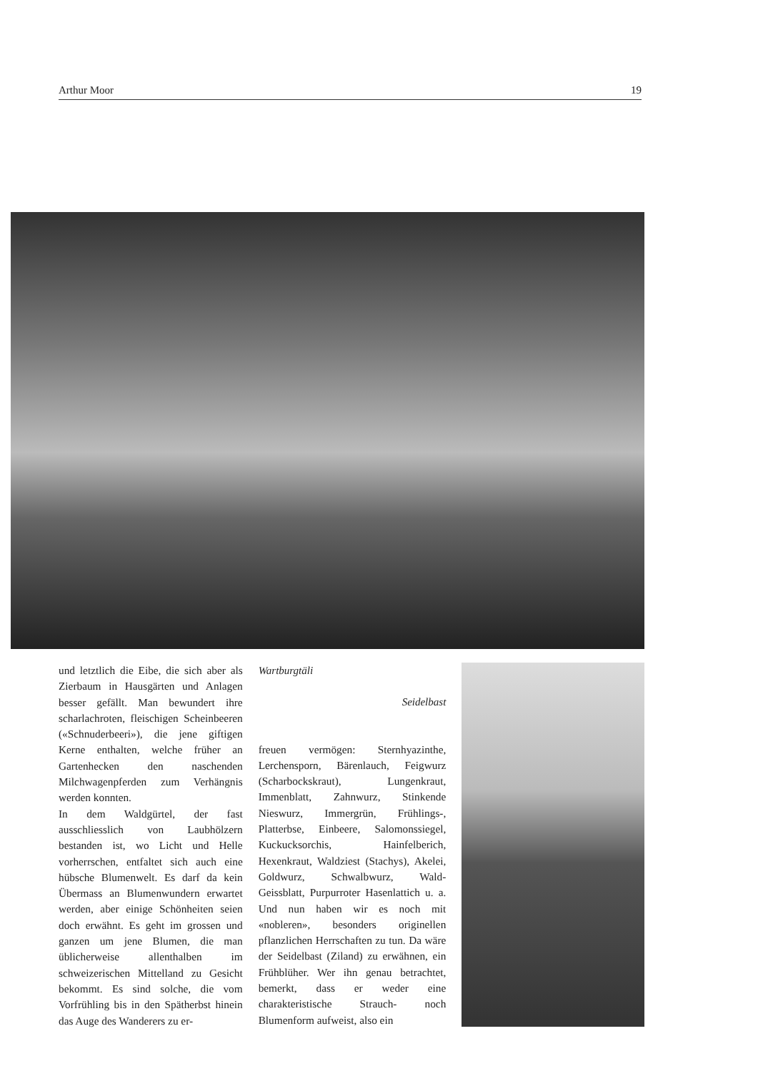Arthur Moor 19
und letztlich die Eibe, die sich aber als Zierbaum in Hausgärten und Anlagen besser gefällt. Man bewundert ihre scharlachroten, fleischigen Scheinbeeren («Schnuderbeeri»), die jene giftigen Kerne enthalten, welche früher an Gartenhecken den naschenden Milchwagenpferden zum Verhängnis werden konnten.
In dem Waldgürtel, der fast ausschliesslich von Laubhölzern bestanden ist, wo Licht und Helle vorherrschen, entfaltet sich auch eine hübsche Blumenwelt. Es darf da kein Übermass an Blumenwundern erwartet werden, aber einige Schönheiten seien doch erwähnt. Es geht im grossen und ganzen um jene Blumen, die man üblicherweise allenthalben im schweizerischen Mittelland zu Gesicht bekommt. Es sind solche, die vom Vorfrühling bis in den Spätherbst hinein das Auge des Wanderers zu er-
Wartburgtäli
Seidelbast
freuen vermögen: Sternhyazinthe, Lerchensporn, Bärenlauch, Feigwurz (Scharbockskraut), Lungenkraut, Immenblatt, Zahnwurz, Stinkende Nieswurz, Immergrün, Frühlings-, Platterbse, Einbeere, Salomonssiegel, Kuckucksorchis, Hainfelberich, Hexenkraut, Waldziest (Stachys), Akelei, Goldwurz, Schwalbwurz, Wald- Geissblatt, Purpurroter Hasenlattich u. a. Und nun haben wir es noch mit «nobleren», besonders originellen pflanzlichen Herrschaften zu tun. Da wäre der Seidelbast (Ziland) zu erwähnen, ein Frühblüher. Wer ihn genau betrachtet, bemerkt, dass er weder eine charakteristische Strauch- noch Blumenform aufweist, also ein